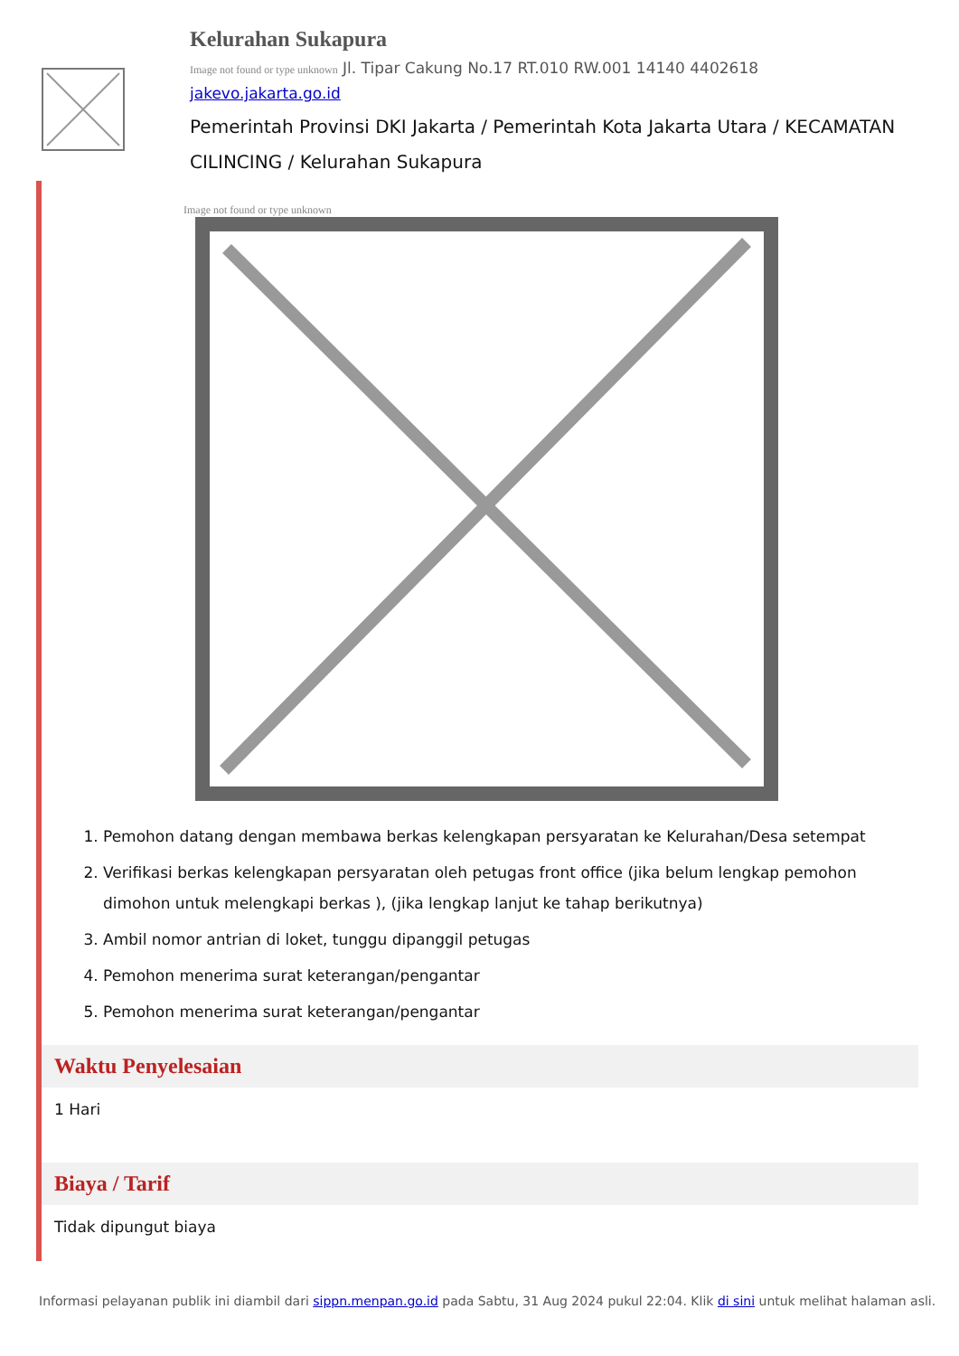Kelurahan Sukapura
Image not found or type unknown Jl. Tipar Cakung No.17 RT.010 RW.001 14140 4402618
jakevo.jakarta.go.id
Pemerintah Provinsi DKI Jakarta / Pemerintah Kota Jakarta Utara / KECAMATAN CILINCING / Kelurahan Sukapura
Image not found or type unknown
1. Pemohon datang dengan membawa berkas kelengkapan persyaratan ke Kelurahan/Desa setempat
2. Verifikasi berkas kelengkapan persyaratan oleh petugas front office (jika belum lengkap pemohon dimohon untuk melengkapi berkas ), (jika lengkap lanjut ke tahap berikutnya)
3. Ambil nomor antrian di loket, tunggu dipanggil petugas
4. Pemohon menerima surat keterangan/pengantar
5. Pemohon menerima surat keterangan/pengantar
Waktu Penyelesaian
1 Hari
Biaya / Tarif
Tidak dipungut biaya
Informasi pelayanan publik ini diambil dari sippn.menpan.go.id pada Sabtu, 31 Aug 2024 pukul 22:04. Klik di sini untuk melihat halaman asli.